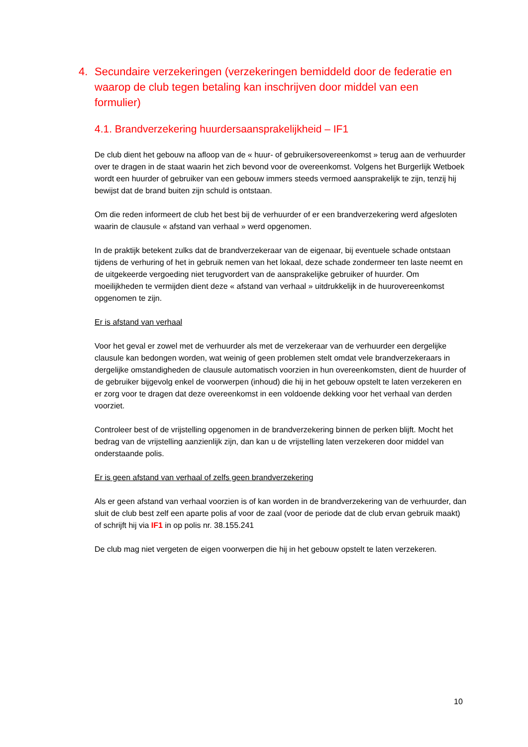4. Secundaire verzekeringen (verzekeringen bemiddeld door de federatie en waarop de club tegen betaling kan inschrijven door middel van een formulier)
4.1. Brandverzekering huurdersaansprakelijkheid – IF1
De club dient het gebouw na afloop van de « huur- of gebruikersovereenkomst » terug aan de verhuurder over te dragen in de staat waarin het zich bevond voor de overeenkomst. Volgens het Burgerlijk Wetboek wordt een huurder of gebruiker van een gebouw immers steeds vermoed aansprakelijk te zijn, tenzij hij bewijst dat de brand buiten zijn schuld is ontstaan.
Om die reden informeert de club het best bij de verhuurder of er een brandverzekering werd afgesloten waarin de clausule « afstand van verhaal » werd opgenomen.
In de praktijk betekent zulks dat de brandverzekeraar van de eigenaar, bij eventuele schade ontstaan tijdens de verhuring of het in gebruik nemen van het lokaal, deze schade zondermeer ten laste neemt en de uitgekeerde vergoeding niet terugvordert van de aansprakelijke gebruiker of huurder. Om moeilijkheden te vermijden dient deze « afstand van verhaal » uitdrukkelijk in de huurovereenkomst opgenomen te zijn.
Er is afstand van verhaal
Voor het geval er zowel met de verhuurder als met de verzekeraar van de verhuurder een dergelijke clausule kan bedongen worden, wat weinig of geen problemen stelt omdat vele brandverzekeraars in dergelijke omstandigheden de clausule automatisch voorzien in hun overeenkomsten, dient de huurder of de gebruiker bijgevolg enkel de voorwerpen (inhoud) die hij in het gebouw opstelt te laten verzekeren en er zorg voor te dragen dat deze overeenkomst in een voldoende dekking voor het verhaal van derden voorziet.
Controleer best of de vrijstelling opgenomen in de brandverzekering binnen de perken blijft. Mocht het bedrag van de vrijstelling aanzienlijk zijn, dan kan u de vrijstelling laten verzekeren door middel van onderstaande polis.
Er is geen afstand van verhaal of zelfs geen brandverzekering
Als er geen afstand van verhaal voorzien is of kan worden in de brandverzekering van de verhuurder, dan sluit de club best zelf een aparte polis af voor de zaal (voor de periode dat de club ervan gebruik maakt) of schrijft hij via IF1 in op polis nr. 38.155.241
De club mag niet vergeten de eigen voorwerpen die hij in het gebouw opstelt te laten verzekeren.
10